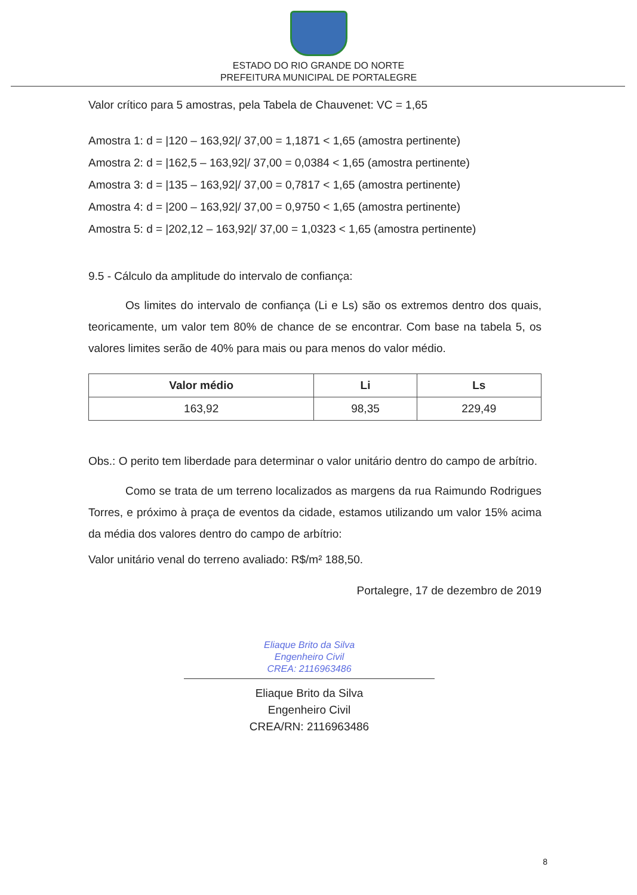ESTADO DO RIO GRANDE DO NORTE
PREFEITURA MUNICIPAL DE PORTALEGRE
Valor crítico para 5 amostras, pela Tabela de Chauvenet: VC = 1,65
Amostra 1: d = |120 – 163,92|/ 37,00 = 1,1871 < 1,65 (amostra pertinente)
Amostra 2: d = |162,5 – 163,92|/ 37,00 = 0,0384 < 1,65 (amostra pertinente)
Amostra 3: d = |135 – 163,92|/ 37,00 = 0,7817 < 1,65 (amostra pertinente)
Amostra 4: d = |200 – 163,92|/ 37,00 = 0,9750 < 1,65 (amostra pertinente)
Amostra 5: d = |202,12 – 163,92|/ 37,00 = 1,0323 < 1,65 (amostra pertinente)
9.5 - Cálculo da amplitude do intervalo de confiança:
Os limites do intervalo de confiança (Li e Ls) são os extremos dentro dos quais, teoricamente, um valor tem 80% de chance de se encontrar. Com base na tabela 5, os valores limites serão de 40% para mais ou para menos do valor médio.
| Valor médio | Li | Ls |
| --- | --- | --- |
| 163,92 | 98,35 | 229,49 |
Obs.: O perito tem liberdade para determinar o valor unitário dentro do campo de arbítrio.
Como se trata de um terreno localizados as margens da rua Raimundo Rodrigues Torres, e próximo à praça de eventos da cidade, estamos utilizando um valor 15% acima da média dos valores dentro do campo de arbítrio:
Valor unitário venal do terreno avaliado: R$/m² 188,50.
Portalegre, 17 de dezembro de 2019
Eliaque Brito da Silva
Engenheiro Civil
CREA: 2116963486
Eliaque Brito da Silva
Engenheiro Civil
CREA/RN: 2116963486
8